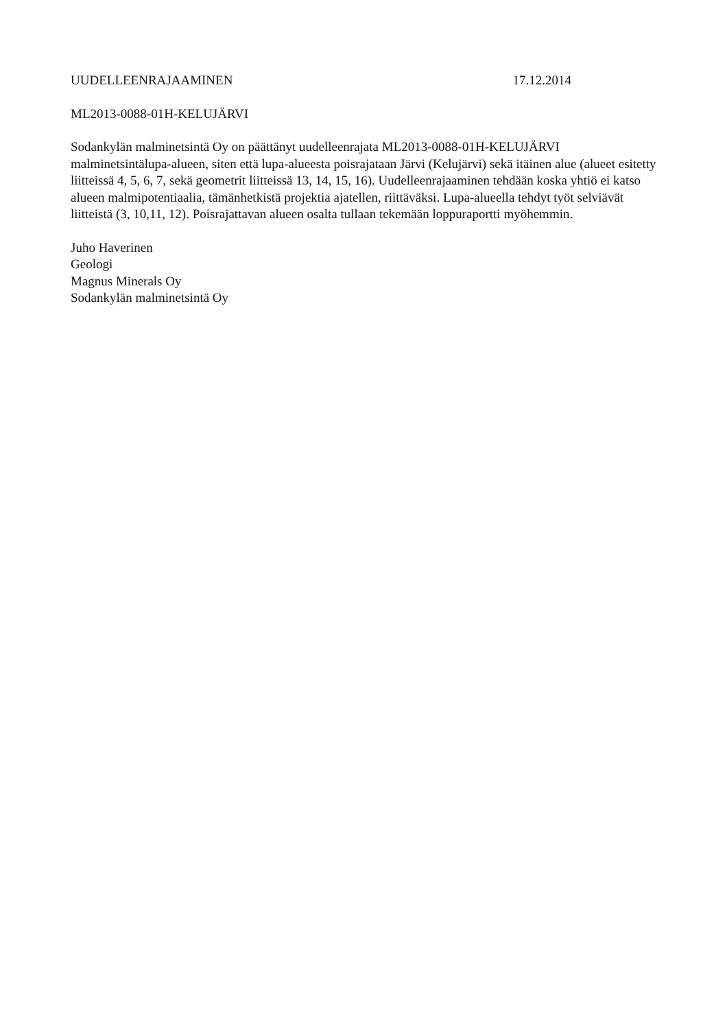UUDELLEENRAJAAMINEN 17.12.2014
ML2013-0088-01H-KELUJÄRVI
Sodankylän malminetsintä Oy on päättänyt uudelleenrajata ML2013-0088-01H-KELUJÄRVI malminetsintälupa-alueen, siten että lupa-alueesta poisrajataan Järvi (Kelujärvi) sekä itäinen alue (alueet esitetty liitteissä 4, 5, 6, 7, sekä geometrit liitteissä 13, 14, 15, 16). Uudelleenrajaaminen tehdään koska yhtiö ei katso alueen malmipotentiaalia, tämänhetkistä projektia ajatellen, riittäväksi. Lupa-alueella tehdyt työt selviävät liitteistä (3, 10,11, 12). Poisrajattavan alueen osalta tullaan tekemään loppuraportti myöhemmin.
Juho Haverinen
Geologi
Magnus Minerals Oy
Sodankylän malminetsintä Oy